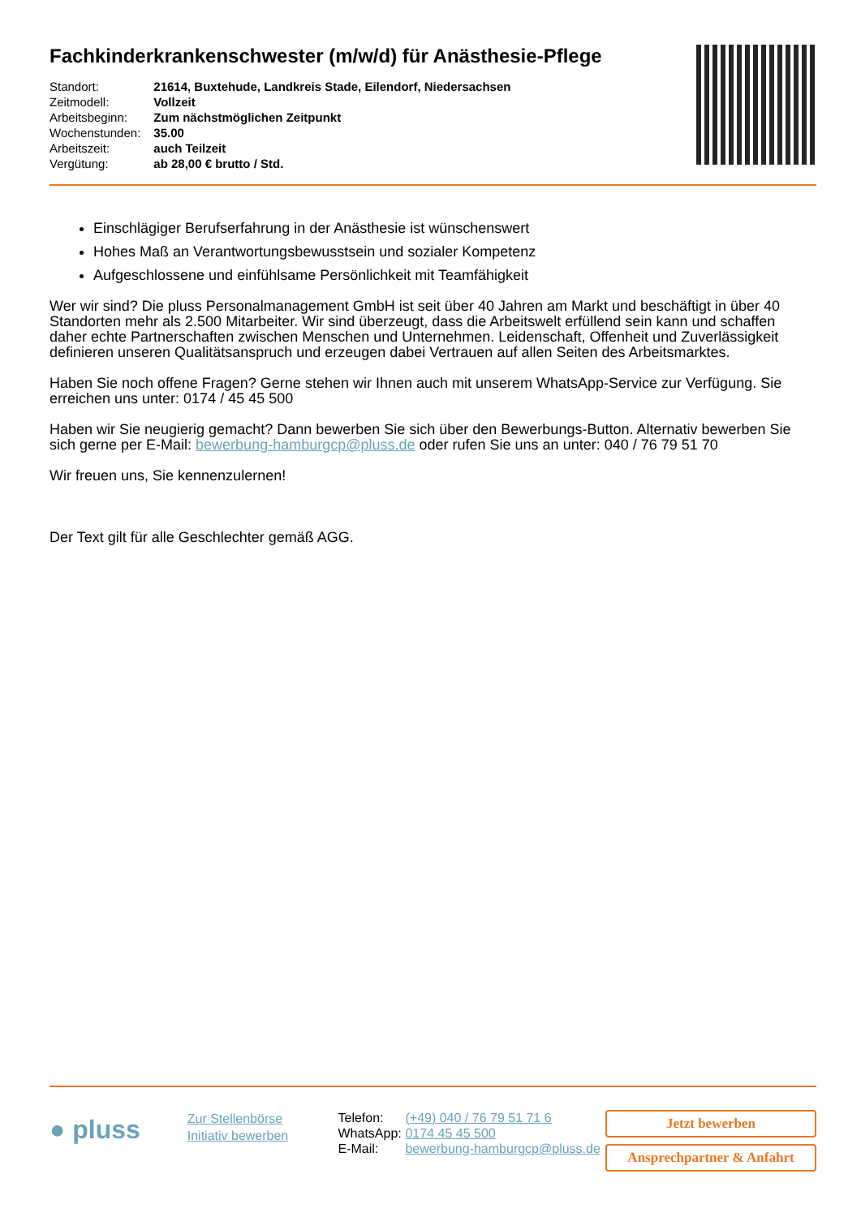Fachkinderkrankenschwester (m/w/d) für Anästhesie-Pflege
| Standort: | 21614, Buxtehude, Landkreis Stade, Eilendorf, Niedersachsen |
| Zeitmodell: | Vollzeit |
| Arbeitsbeginn: | Zum nächstmöglichen Zeitpunkt |
| Wochenstunden: | 35.00 |
| Arbeitszeit: | auch Teilzeit |
| Vergütung: | ab 28,00 € brutto / Std. |
Einschlägiger Berufserfahrung in der Anästhesie ist wünschenswert
Hohes Maß an Verantwortungsbewusstsein und sozialer Kompetenz
Aufgeschlossene und einfühlsame Persönlichkeit mit Teamfähigkeit
Wer wir sind? Die pluss Personalmanagement GmbH ist seit über 40 Jahren am Markt und beschäftigt in über 40 Standorten mehr als 2.500 Mitarbeiter. Wir sind überzeugt, dass die Arbeitswelt erfüllend sein kann und schaffen daher echte Partnerschaften zwischen Menschen und Unternehmen. Leidenschaft, Offenheit und Zuverlässigkeit definieren unseren Qualitätsanspruch und erzeugen dabei Vertrauen auf allen Seiten des Arbeitsmarktes.
Haben Sie noch offene Fragen? Gerne stehen wir Ihnen auch mit unserem WhatsApp-Service zur Verfügung. Sie erreichen uns unter: 0174 / 45 45 500
Haben wir Sie neugierig gemacht? Dann bewerben Sie sich über den Bewerbungs-Button. Alternativ bewerben Sie sich gerne per E-Mail: bewerbung-hamburgcp@pluss.de oder rufen Sie uns an unter: 040 / 76 79 51 70
Wir freuen uns, Sie kennenzulernen!
Der Text gilt für alle Geschlechter gemäß AGG.
● pluss
Zur Stellenbörse
Initiativ bewerben
| Telefon: | (+49) 040 / 76 79 51 71 6 |
| WhatsApp: | 0174 45 45 500 |
| E-Mail: | bewerbung-hamburgcp@pluss.de |
Jetzt bewerben
Ansprechpartner & Anfahrt